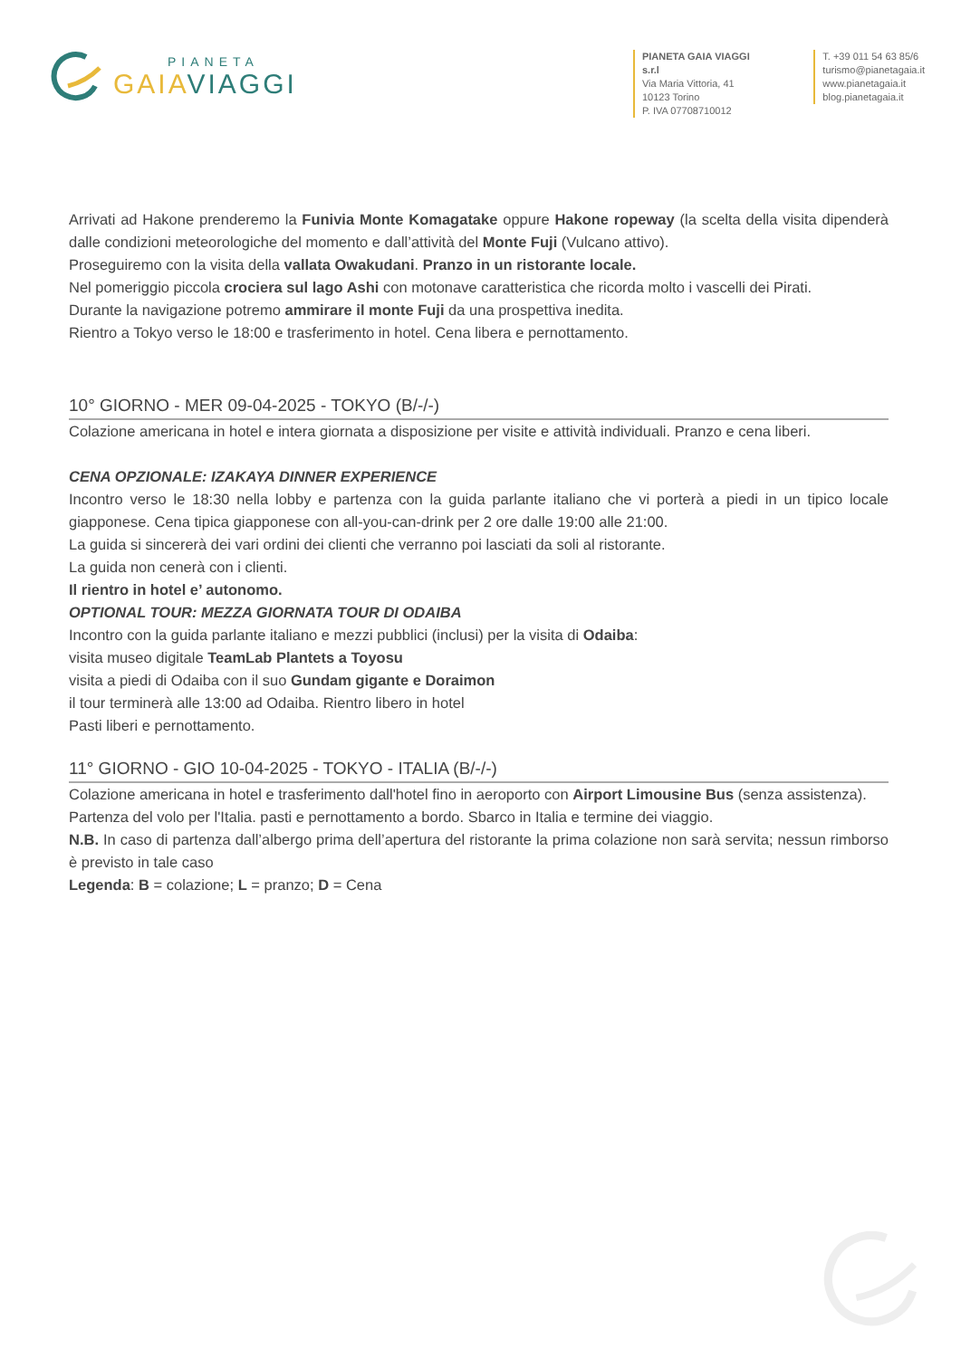PIANETA
GAIA VIAGGI
PIANETA GAIA VIAGGI s.r.l
Via Maria Vittoria, 41
10123 Torino
P. IVA 07708710012
T. +39 011 54 63 85/6
turismo@pianetagaia.it
www.pianetagaia.it
blog.pianetagaia.it
Arrivati ad Hakone prenderemo la Funivia Monte Komagatake oppure Hakone ropeway (la scelta della visita dipenderà dalle condizioni meteorologiche del momento e dall’attività del Monte Fuji (Vulcano attivo).
Proseguiremo con la visita della vallata Owakudani. Pranzo in un ristorante locale.
Nel pomeriggio piccola crociera sul lago Ashi con motonave caratteristica che ricorda molto i vascelli dei Pirati.
Durante la navigazione potremo ammirare il monte Fuji da una prospettiva inedita.
Rientro a Tokyo verso le 18:00 e trasferimento in hotel. Cena libera e pernottamento.
10° GIORNO - MER 09-04-2025 - TOKYO (B/-/-)
Colazione americana in hotel e intera giornata a disposizione per visite e attività individuali. Pranzo e cena liberi.
CENA OPZIONALE: IZAKAYA DINNER EXPERIENCE
Incontro verso le 18:30 nella lobby e partenza con la guida parlante italiano che vi porterà a piedi in un tipico locale giapponese. Cena tipica giapponese con all-you-can-drink per 2 ore dalle 19:00 alle 21:00.
La guida si sincererà dei vari ordini dei clienti che verranno poi lasciati da soli al ristorante.
La guida non cenerà con i clienti.
Il rientro in hotel e’ autonomo.
OPTIONAL TOUR: MEZZA GIORNATA TOUR DI ODAIBA
Incontro con la guida parlante italiano e mezzi pubblici (inclusi) per la visita di Odaiba:
visita museo digitale TeamLab Plantets a Toyosu
visita a piedi di Odaiba con il suo Gundam gigante e Doraimon
il tour terminerà alle 13:00 ad Odaiba. Rientro libero in hotel
Pasti liberi e pernottamento.
11° GIORNO - GIO 10-04-2025 - TOKYO - ITALIA (B/-/-)
Colazione americana in hotel e trasferimento dall'hotel fino in aeroporto con Airport Limousine Bus (senza assistenza).
Partenza del volo per l'Italia. pasti e pernottamento a bordo. Sbarco in Italia e termine dei viaggio.
N.B. In caso di partenza dall’albergo prima dell’apertura del ristorante la prima colazione non sarà servita; nessun rimborso è previsto in tale caso
Legenda: B = colazione; L = pranzo; D = Cena